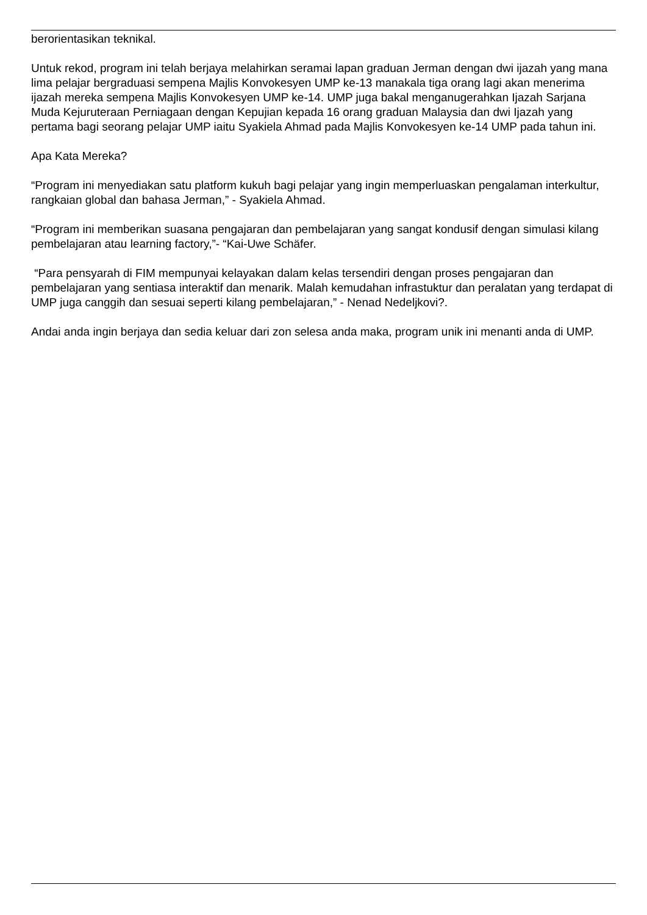berorientasikan teknikal.
Untuk rekod, program ini telah berjaya melahirkan seramai lapan graduan Jerman dengan dwi ijazah yang mana lima pelajar bergraduasi sempena Majlis Konvokesyen UMP ke-13 manakala tiga orang lagi akan menerima ijazah mereka sempena Majlis Konvokesyen UMP ke-14. UMP juga bakal menganugerahkan Ijazah Sarjana Muda Kejuruteraan Perniagaan dengan Kepujian kepada 16 orang graduan Malaysia dan dwi Ijazah yang pertama bagi seorang pelajar UMP iaitu Syakiela Ahmad pada Majlis Konvokesyen ke-14 UMP pada tahun ini.
Apa Kata Mereka?
“Program ini menyediakan satu platform kukuh bagi pelajar yang ingin memperluaskan pengalaman interkultur, rangkaian global dan bahasa Jerman,” - Syakiela Ahmad.
“Program ini memberikan suasana pengajaran dan pembelajaran yang sangat kondusif dengan simulasi kilang pembelajaran atau learning factory,”- “Kai-Uwe Schäfer.
“Para pensyarah di FIM mempunyai kelayakan dalam kelas tersendiri dengan proses pengajaran dan pembelajaran yang sentiasa interaktif dan menarik. Malah kemudahan infrastuktur dan peralatan yang terdapat di UMP juga canggih dan sesuai seperti kilang pembelajaran,” - Nenad Nedeljkovi?.
Andai anda ingin berjaya dan sedia keluar dari zon selesa anda maka, program unik ini menanti anda di UMP.